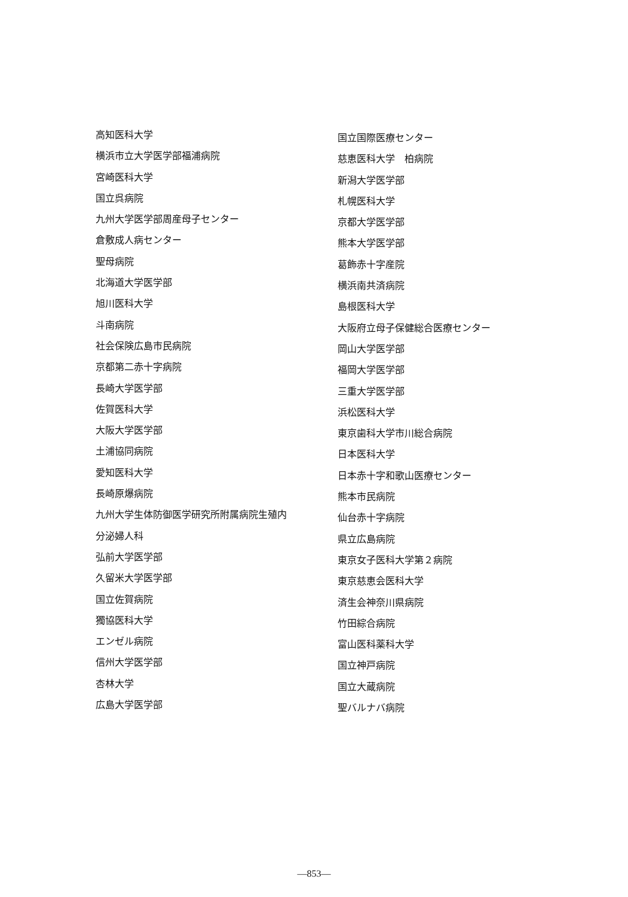高知医科大学
横浜市立大学医学部福浦病院
宮崎医科大学
国立呉病院
九州大学医学部周産母子センター
倉敷成人病センター
聖母病院
北海道大学医学部
旭川医科大学
斗南病院
社会保険広島市民病院
京都第二赤十字病院
長崎大学医学部
佐賀医科大学
大阪大学医学部
土浦協同病院
愛知医科大学
長崎原爆病院
九州大学生体防御医学研究所附属病院生殖内
分泌婦人科
弘前大学医学部
久留米大学医学部
国立佐賀病院
獨協医科大学
エンゼル病院
信州大学医学部
杏林大学
広島大学医学部
国立国際医療センター
慈恵医科大学　柏病院
新潟大学医学部
札幌医科大学
京都大学医学部
熊本大学医学部
葛飾赤十字産院
横浜南共済病院
島根医科大学
大阪府立母子保健総合医療センター
岡山大学医学部
福岡大学医学部
三重大学医学部
浜松医科大学
東京歯科大学市川総合病院
日本医科大学
日本赤十字和歌山医療センター
熊本市民病院
仙台赤十字病院
県立広島病院
東京女子医科大学第２病院
東京慈恵会医科大学
済生会神奈川県病院
竹田綜合病院
富山医科薬科大学
国立神戸病院
国立大蔵病院
聖バルナバ病院
—853—